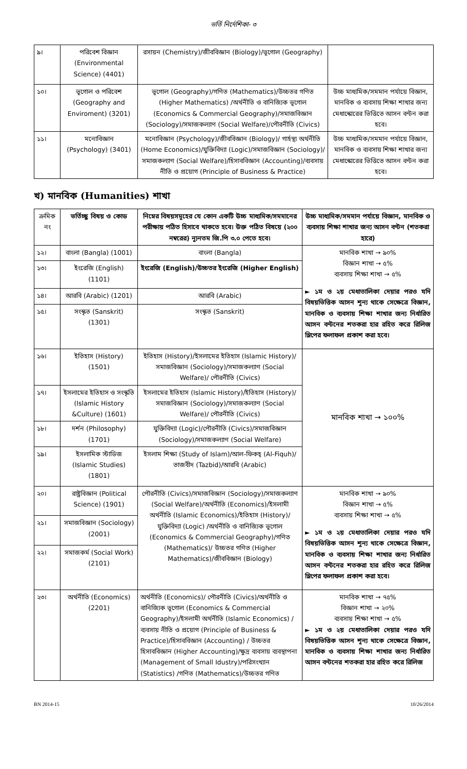ভর্তি নির্দেশিকা- ৩
| ৯। | পরিবেশ বিজ্ঞান (Environmental Science) (4401) | রসায়ন (Chemistry)/জীববিজ্ঞান (Biology)/ভূগোল (Geography) | |
| ১০। | ভূগোল ও পরিবেশ (Geography and Enviroment) (3201) | ভূগোল (Geography)/গণিত (Mathematics)/উচ্চতর গণিত (Higher Mathematics) /অর্থনীতি ও বানিজ্যিক ভূগোল (Economics & Commercial Geography)/সমাজবিজ্ঞান (Sociology)/সমাজকল্যাণ (Social Welfare)/পৌরনীতি (Civics) | উচ্চ মাধ্যমিক/সমমান পর্যায়ে বিজ্ঞান, মানবিক ও ব্যবসায় শিক্ষা শাখার জন্য মেধাস্কোরের ভিত্তিতে আসন বন্টন করা হবে। |
| ১১। | মনোবিজ্ঞান (Psychology) (3401) | মনোবিজ্ঞান (Psychology)/জীববিজ্ঞান (Biology)/ গার্হস্থ্য অর্থনীতি (Home Economics)/যুক্তিবিদ্যা (Logic)/সমাজবিজ্ঞান (Sociology)/ সমাজকল্যাণ (Social Welfare)/হিসাববিজ্ঞান (Accounting)/ব্যবসায় নীতি ও প্রয়োগ (Principle of Business & Practice) | উচ্চ মাধ্যমিক/সমমান পর্যায়ে বিজ্ঞান, মানবিক ও ব্যবসায় শিক্ষা শাখার জন্য মেধাস্কোরের ভিত্তিতে আসন বন্টন করা হবে। |
খ) মানবিক (Humanities) শাখা
| ক্রমিক নং | ভর্তিচ্ছু বিষয় ও কোড | নিম্নের বিষয়সমূহের যে কোন একটি উচ্চ মাধ্যমিক/সমমানের পরীক্ষায় পঠিত হিসাবে থাকতে হবে। উক্ত পঠিত বিষয়ে (২০০ নম্বরের) ন্যূনতম জি.পি ৩.০ পেতে হবে। | উচ্চ মাধ্যমিক/সমমান পর্যায়ে বিজ্ঞান, মানবিক ও ব্যবসায় শিক্ষা শাখার জন্য আসন বণ্টন (শতকরা হারে) |
| --- | --- | --- | --- |
| ১২। | বাংলা (Bangla) (1001) | বাংলা (Bangla) | মানবিক শাখা → ৯০% বিজ্ঞান শাখা → ৫% ব্যবসায় শিক্ষা শাখা → ৫% ► ১ম ও ২য় মেধাতালিকা দেয়ার পরও যদি বিষয়ভিত্তিক আসন শূন্য থাকে সেক্ষেত্রে বিজ্ঞান, মানবিক ও ব্যবসায় শিক্ষা শাখার জন্য নির্ধারিত আসন বন্টনের শতকরা হার রহিত করে রিলিজ স্লিপের ফলাফল প্রকাশ করা হবে। |
| ১৩। | ইংরেজি (English) (1101) | ইংরেজি (English)/উচ্চতর ইংরেজি (Higher English) | |
| ১৪। | আরবি (Arabic) (1201) | আরবি (Arabic) | |
| ১৫। | সংস্কৃত (Sanskrit) (1301) | সংস্কৃত (Sanskrit) | |
| ১৬। | ইতিহাস (History) (1501) | ইতিহাস (History)/ইসলামের ইতিহাস (Islamic History)/ সমাজবিজ্ঞান (Sociology)/সমাজকল্যাণ (Social Welfare)/ পৌরনীতি (Civics) | মানবিক শাখা → ১০০% |
| ১৭। | ইসলামের ইতিহাস ও সংস্কৃতি (Islamic History &Culture) (1601) | ইসলামের ইতিহাস (Islamic History)/ইতিহাস (History)/ সমাজবিজ্ঞান (Sociology)/সমাজকল্যাণ (Social Welfare)/ পৌরনীতি (Civics) | |
| ১৮। | দর্শন (Philosophy) (1701) | যুক্তিবিদ্যা (Logic)/পৌরনীতি (Civics)/সমাজবিজ্ঞান (Sociology)/সমাজকল্যাণ (Social Welfare) | |
| ১৯। | ইসলামিক স্টাডিজ (Islamic Studies) (1801) | ইসলাম শিক্ষা (Study of Islam)/আল-ফিকহ্ (Al-Fiquh)/ তাজবীদ (Tazbid)/আরবি (Arabic) | |
| ২০। | রাষ্ট্রবিজ্ঞান (Political Science) (1901) | পৌরনীতি (Civics)/সমাজবিজ্ঞান (Sociology)/সমাজকল্যাণ (Social Welfare)/অর্থনীতি (Economics)/ইসলামী অর্থনীতি (Islamic Economics)/ইতিহাস (History)/যুক্তিবিদ্যা (Logic) /অর্থনীতি ও বানিজ্যিক ভূগোল (Economics & Commercial Geography)/গণিত (Mathematics)/ উচ্চতর গণিত (Higher Mathematics)/জীববিজ্ঞান (Biology) | মানবিক শাখা → ৯০% বিজ্ঞান শাখা → ৫% ব্যবসায় শিক্ষা শাখা → ৫% ► ১ম ও ২য় মেধাতালিকা দেয়ার পরও যদি বিষয়ভিত্তিক আসন শূন্য থাকে সেক্ষেত্রে বিজ্ঞান, মানবিক ও ব্যবসায় শিক্ষা শাখার জন্য নির্ধারিত আসন বন্টনের শতকরা হার রহিত করে রিলিজ স্লিপের ফলাফল প্রকাশ করা হবে। |
| ২১। | সমাজবিজ্ঞান (Sociology) (2001) | | |
| ২২। | সমাজকর্ম (Social Work) (2101) | | |
| ২৩। | অর্থনীতি (Economics) (2201) | অর্থনীতি (Economics)/ পৌরনীতি (Civics)/অর্থনীতি ও বানিজ্যিক ভূগোল (Economics & Commercial Geography)/ইসলামী অর্থনীতি (Islamic Economics) / ব্যবসায় নীতি ও প্রয়োগ (Principle of Business & Practice)/হিসাববিজ্ঞান (Accounting) / উচ্চতর হিসাববিজ্ঞান (Higher Accounting)/ক্ষুদ্র ব্যবসায় ব্যবস্থাপনা (Management of Small Idustry)/পরিসংখ্যান (Statistics) /গণিত (Mathematics)/উচ্চতর গণিত | মানবিক শাখা → ৭৫% বিজ্ঞান শাখা → ২০% ব্যবসায় শিক্ষা শাখা → ৫% ► ১ম ও ২য় মেধাতালিকা দেয়ার পরও যদি বিষয়ভিত্তিক আসন শূন্য থাকে সেক্ষেত্রে বিজ্ঞান, মানবিক ও ব্যবসায় শিক্ষা শাখার জন্য নির্ধারিত আসন বন্টনের শতকরা হার রহিত করে রিলিজ |
BN 2014-15 10/26/2014